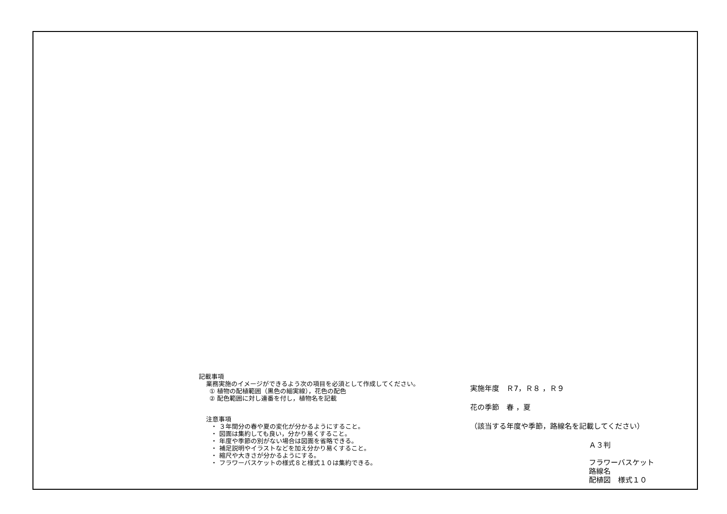記載事項
業務実施のイメージができるよう次の項目を必須として作成してください。
① 植物の配植範囲（黒色の細実線），花色の配色
② 配色範囲に対し連番を付し，植物名を記載
注意事項
・ ３年間分の春や夏の変化が分かるようにすること。
・ 図面は集約しても良い，分かり易くすること。
・ 年度や季節の別がない場合は図面を省略できる。
・ 補足説明やイラストなどを加え分かり易くすること。
・ 縮尺や大きさが分かるようにする。
・ フラワーバスケットの様式８と様式１０は集約できる。
実施年度　Ｒ7，Ｒ８ ，Ｒ９
花の季節　春 ，夏
（該当する年度や季節，路線名を記載してください）
Ａ３判
フラワーバスケット
路線名
配植図　様式１０